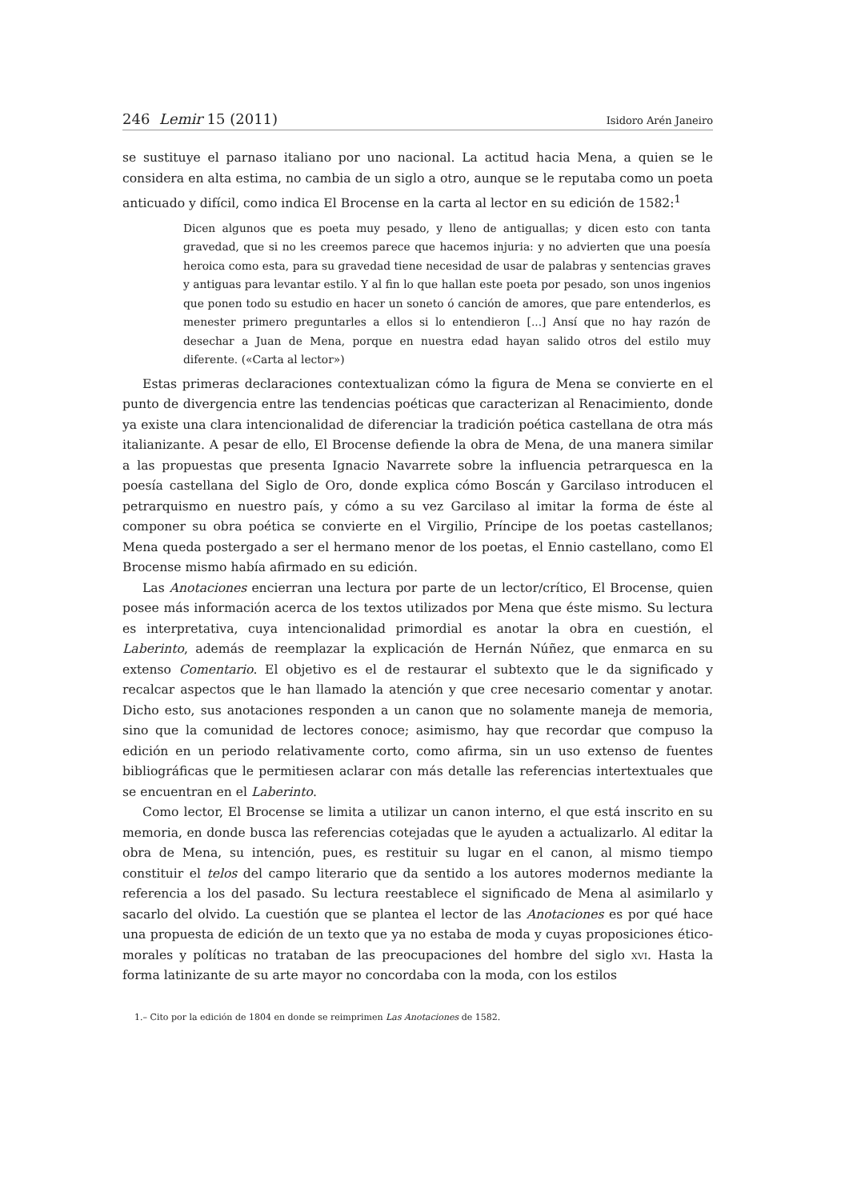246 Lemir 15 (2011) Isidoro Arén Janeiro
se sustituye el parnaso italiano por uno nacional. La actitud hacia Mena, a quien se le considera en alta estima, no cambia de un siglo a otro, aunque se le reputaba como un poeta anticuado y difícil, como indica El Brocense en la carta al lector en su edición de 1582:<sup>1</sup>
Dicen algunos que es poeta muy pesado, y lleno de antiguallas; y dicen esto con tanta gravedad, que si no les creemos parece que hacemos injuria: y no advierten que una poesía heroica como esta, para su gravedad tiene necesidad de usar de palabras y sentencias graves y antiguas para levantar estilo. Y al fin lo que hallan este poeta por pesado, son unos ingenios que ponen todo su estudio en hacer un soneto ó canción de amores, que pare entenderlos, es menester primero preguntarles a ellos si lo entendieron [...] Ansí que no hay razón de desechar a Juan de Mena, porque en nuestra edad hayan salido otros del estilo muy diferente. («Carta al lector»)
Estas primeras declaraciones contextualizan cómo la figura de Mena se convierte en el punto de divergencia entre las tendencias poéticas que caracterizan al Renacimiento, donde ya existe una clara intencionalidad de diferenciar la tradición poética castellana de otra más italianizante. A pesar de ello, El Brocense defiende la obra de Mena, de una manera similar a las propuestas que presenta Ignacio Navarrete sobre la influencia petrarquesca en la poesía castellana del Siglo de Oro, donde explica cómo Boscán y Garcilaso introducen el petrarquismo en nuestro país, y cómo a su vez Garcilaso al imitar la forma de éste al componer su obra poética se convierte en el Virgilio, Príncipe de los poetas castellanos; Mena queda postergado a ser el hermano menor de los poetas, el Ennio castellano, como El Brocense mismo había afirmado en su edición.
Las Anotaciones encierran una lectura por parte de un lector/crítico, El Brocense, quien posee más información acerca de los textos utilizados por Mena que éste mismo. Su lectura es interpretativa, cuya intencionalidad primordial es anotar la obra en cuestión, el Laberinto, además de reemplazar la explicación de Hernán Núñez, que enmarca en su extenso Comentario. El objetivo es el de restaurar el subtexto que le da significado y recalcar aspectos que le han llamado la atención y que cree necesario comentar y anotar. Dicho esto, sus anotaciones responden a un canon que no solamente maneja de memoria, sino que la comunidad de lectores conoce; asimismo, hay que recordar que compuso la edición en un periodo relativamente corto, como afirma, sin un uso extenso de fuentes bibliográficas que le permitiesen aclarar con más detalle las referencias intertextuales que se encuentran en el Laberinto.
Como lector, El Brocense se limita a utilizar un canon interno, el que está inscrito en su memoria, en donde busca las referencias cotejadas que le ayuden a actualizarlo. Al editar la obra de Mena, su intención, pues, es restituir su lugar en el canon, al mismo tiempo constituir el telos del campo literario que da sentido a los autores modernos mediante la referencia a los del pasado. Su lectura reestablece el significado de Mena al asimilarlo y sacarlo del olvido. La cuestión que se plantea el lector de las Anotaciones es por qué hace una propuesta de edición de un texto que ya no estaba de moda y cuyas proposiciones ético-morales y políticas no trataban de las preocupaciones del hombre del siglo xvi. Hasta la forma latinizante de su arte mayor no concordaba con la moda, con los estilos
1.– Cito por la edición de 1804 en donde se reimprimen Las Anotaciones de 1582.